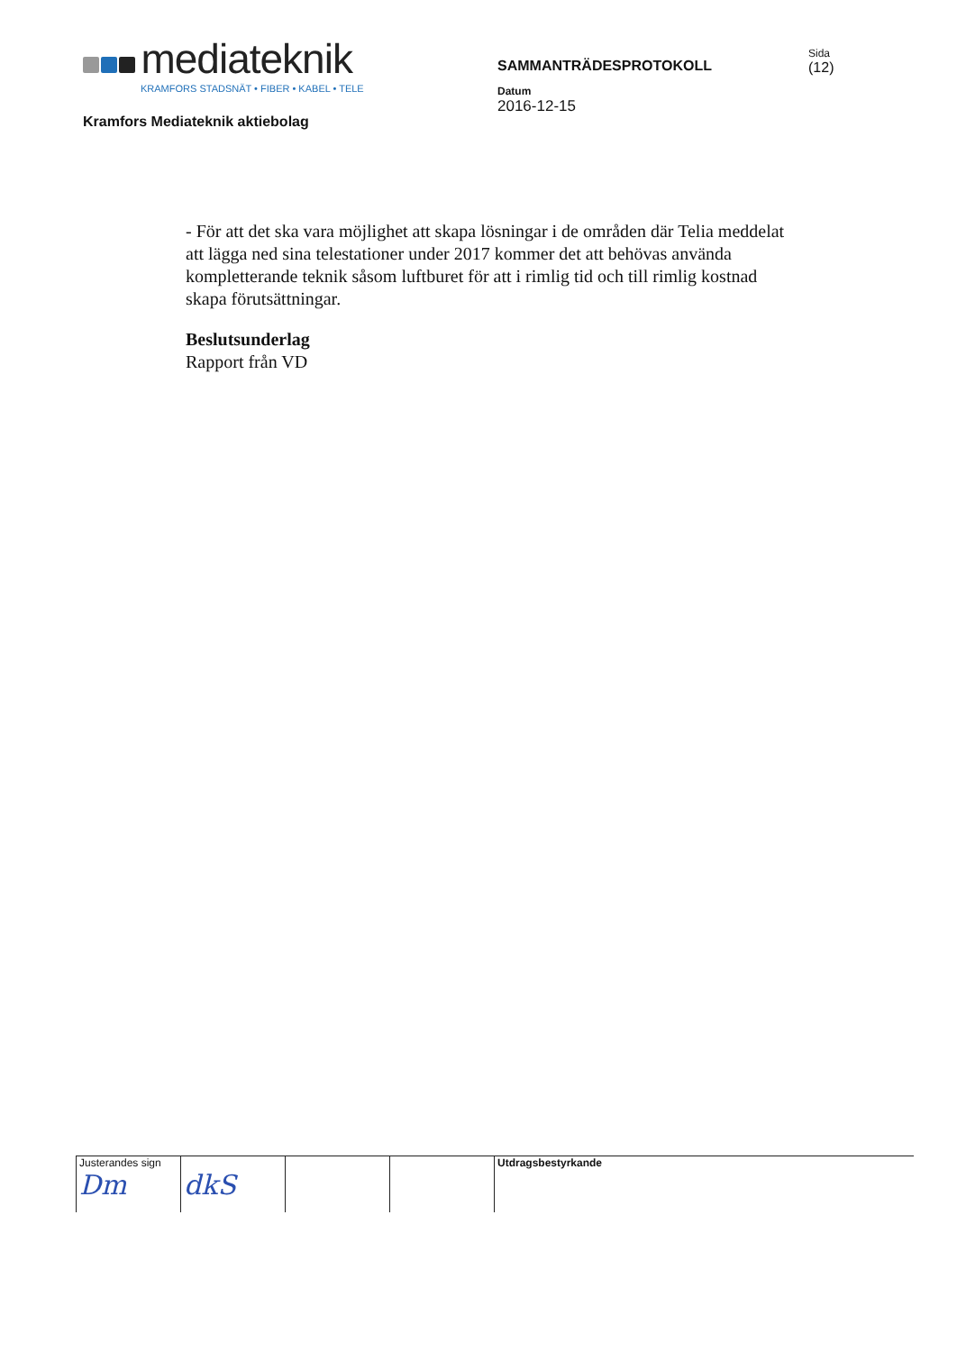mediateknik
KRAMFORS STADSNÄT • FIBER • KABEL • TELE
Kramfors Mediateknik aktiebolag
SAMMANTRÄDESPROTOKOLL
Datum
2016-12-15
Sida
(12)
- För att det ska vara möjlighet att skapa lösningar i de områden där Telia meddelat att lägga ned sina telestationer under 2017 kommer det att behövas använda kompletterande teknik såsom luftburet för att i rimlig tid och till rimlig kostnad skapa förutsättningar.
Beslutsunderlag
Rapport från VD
Justerandes sign
Dm
dkS
Utdragsbestyrkande